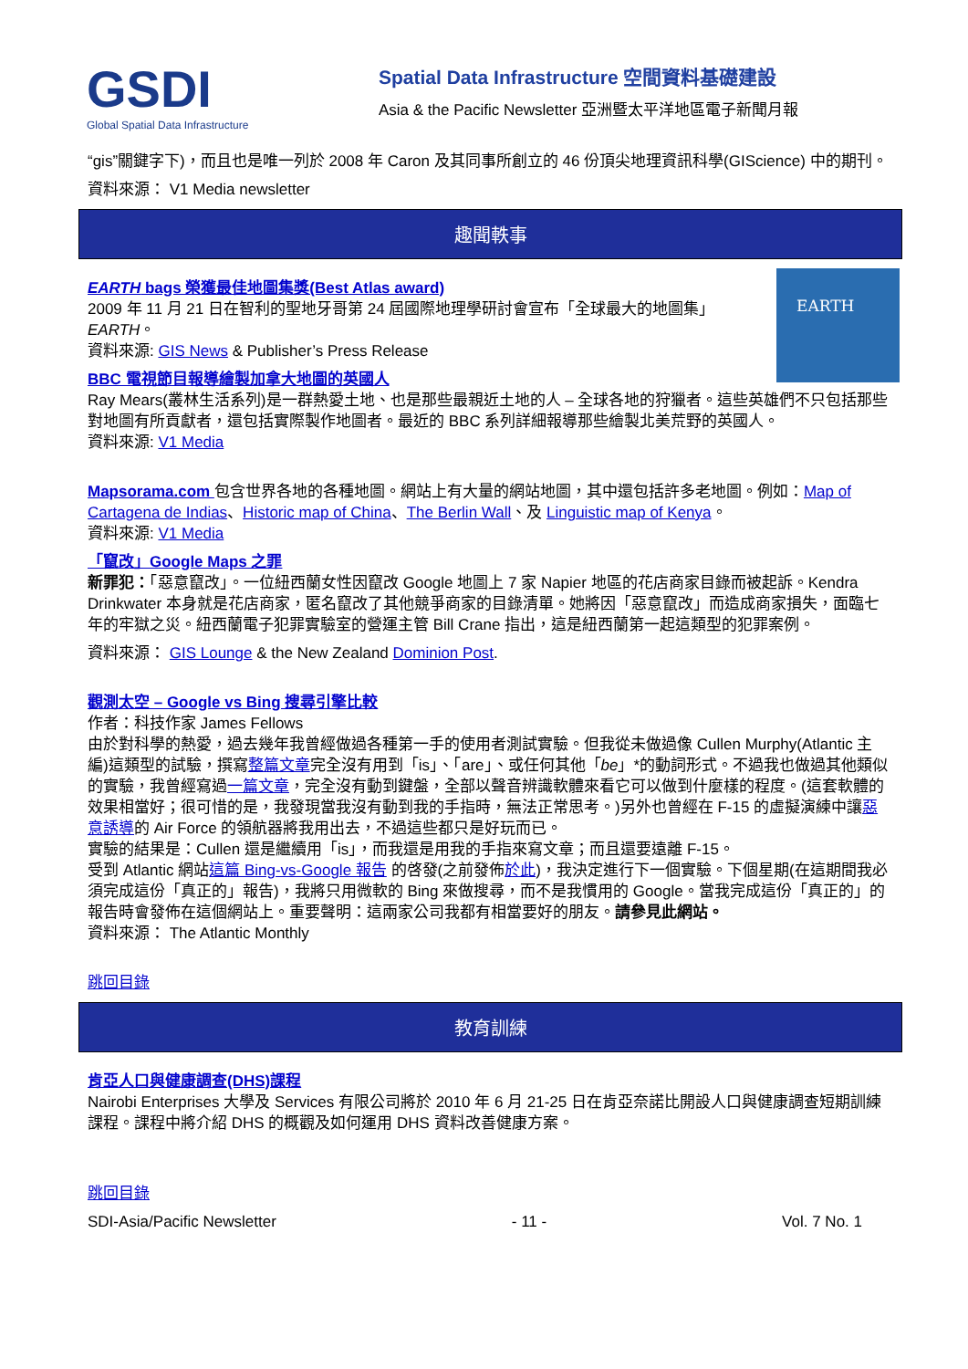GSDI
Global Spatial Data Infrastructure
Spatial Data Infrastructure 空間資料基礎建設
Asia & the Pacific Newsletter 亞洲暨太平洋地區電子新聞月報
“gis”關鍵字下)，而且也是唯一列於 2008 年 Caron 及其同事所創立的 46 份頂尖地理資訊科學(GIScience) 中的期刊。
資料來源： V1 Media newsletter
趣聞軼事
EARTH
EARTH bags 榮獲最佳地圖集獎(Best Atlas award)
2009 年 11 月 21 日在智利的聖地牙哥第 24 屆國際地理學研討會宣布「全球最大的地圖集」EARTH。
資料來源: GIS News & Publisher’s Press Release
BBC 電視節目報導繪製加拿大地圖的英國人
Ray Mears(叢林生活系列)是一群熱愛土地、也是那些最親近土地的人 – 全球各地的狩獵者。這些英雄們不只包括那些對地圖有所貢獻者，還包括實際製作地圖者。最近的 BBC 系列詳細報導那些繪製北美荒野的英國人。
資料來源: V1 Media
Mapsorama.com 包含世界各地的各種地圖。網站上有大量的網站地圖，其中還包括許多老地圖。例如：Map of Cartagena de Indias、Historic map of China、The Berlin Wall、及 Linguistic map of Kenya。
資料來源: V1 Media
「竄改」Google Maps 之罪
新罪犯：「惡意竄改」。一位紐西蘭女性因竄改 Google 地圖上 7 家 Napier 地區的花店商家目錄而被起訴。Kendra Drinkwater 本身就是花店商家，匿名竄改了其他競爭商家的目錄清單。她將因「惡意竄改」而造成商家損失，面臨七年的牢獄之災。紐西蘭電子犯罪實驗室的營運主管 Bill Crane 指出，這是紐西蘭第一起這類型的犯罪案例。
資料來源： GIS Lounge & the New Zealand Dominion Post.
觀測太空 – Google vs Bing 搜尋引擎比較
作者：科技作家 James Fellows
由於對科學的熱愛，過去幾年我曾經做過各種第一手的使用者測試實驗。但我從未做過像 Cullen Murphy(Atlantic 主編)這類型的試驗，撰寫整篇文章完全沒有用到「is」、「are」、或任何其他「be」*的動詞形式。不過我也做過其他類似的實驗，我曾經寫過一篇文章，完全沒有動到鍵盤，全部以聲音辨識軟體來看它可以做到什麼樣的程度。(這套軟體的效果相當好；很可惜的是，我發現當我沒有動到我的手指時，無法正常思考。)另外也曾經在 F-15 的虛擬演練中讓惡意誘導的 Air Force 的領航器將我用出去，不過這些都只是好玩而已。
實驗的結果是：Cullen 還是繼續用「is」，而我還是用我的手指來寫文章；而且還要遠離 F-15。
受到 Atlantic 網站這篇 Bing-vs-Google 報告 的啓發(之前發佈於此)，我決定進行下一個實驗。下個星期(在這期間我必須完成這份「真正的」報告)，我將只用微軟的 Bing 來做搜尋，而不是我慣用的 Google。當我完成這份「真正的」的報告時會發佈在這個網站上。重要聲明：這兩家公司我都有相當要好的朋友。請參見此網站。
資料來源： The Atlantic Monthly
跳回目錄
教育訓練
肯亞人口與健康調查(DHS)課程
Nairobi Enterprises 大學及 Services 有限公司將於 2010 年 6 月 21-25 日在肯亞奈諾比開設人口與健康調查短期訓練課程。課程中將介紹 DHS 的概觀及如何運用 DHS 資料改善健康方案。
跳回目錄
SDI-Asia/Pacific Newsletter - 11 - Vol. 7 No. 1